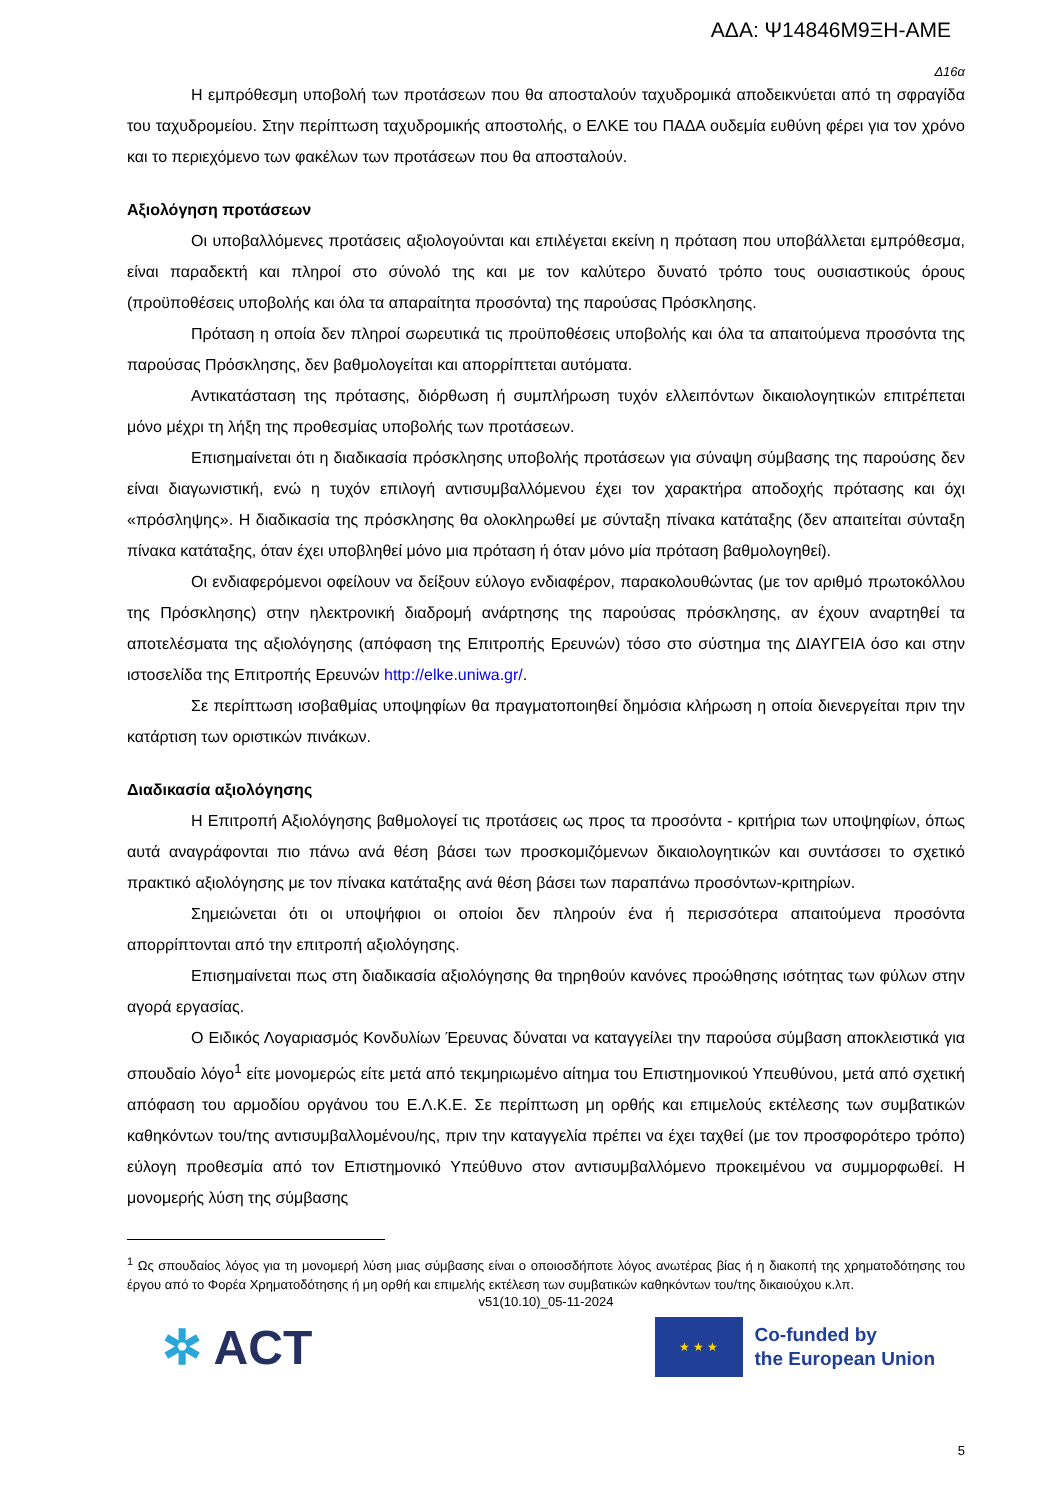ΑΔΑ: Ψ14846Μ9ΞΗ-ΑΜΕ
Δ16α
Η εμπρόθεσμη υποβολή των προτάσεων που θα αποσταλούν ταχυδρομικά αποδεικνύεται από τη σφραγίδα του ταχυδρομείου. Στην περίπτωση ταχυδρομικής αποστολής, ο ΕΛΚΕ του ΠΑΔΑ ουδεμία ευθύνη φέρει για τον χρόνο και το περιεχόμενο των φακέλων των προτάσεων που θα αποσταλούν.
Αξιολόγηση προτάσεων
Οι υποβαλλόμενες προτάσεις αξιολογούνται και επιλέγεται εκείνη η πρόταση που υποβάλλεται εμπρόθεσμα, είναι παραδεκτή και πληροί στο σύνολό της και με τον καλύτερο δυνατό τρόπο τους ουσιαστικούς όρους (προϋποθέσεις υποβολής και όλα τα απαραίτητα προσόντα) της παρούσας Πρόσκλησης.
Πρόταση η οποία δεν πληροί σωρευτικά τις προϋποθέσεις υποβολής και όλα τα απαιτούμενα προσόντα της παρούσας Πρόσκλησης, δεν βαθμολογείται και απορρίπτεται αυτόματα.
Αντικατάσταση της πρότασης, διόρθωση ή συμπλήρωση τυχόν ελλειπόντων δικαιολογητικών επιτρέπεται μόνο μέχρι τη λήξη της προθεσμίας υποβολής των προτάσεων.
Επισημαίνεται ότι η διαδικασία πρόσκλησης υποβολής προτάσεων για σύναψη σύμβασης της παρούσης δεν είναι διαγωνιστική, ενώ η τυχόν επιλογή αντισυμβαλλόμενου έχει τον χαρακτήρα αποδοχής πρότασης και όχι «πρόσληψης». Η διαδικασία της πρόσκλησης θα ολοκληρωθεί με σύνταξη πίνακα κατάταξης (δεν απαιτείται σύνταξη πίνακα κατάταξης, όταν έχει υποβληθεί μόνο μια πρόταση ή όταν μόνο μία πρόταση βαθμολογηθεί).
Οι ενδιαφερόμενοι οφείλουν να δείξουν εύλογο ενδιαφέρον, παρακολουθώντας (με τον αριθμό πρωτοκόλλου της Πρόσκλησης) στην ηλεκτρονική διαδρομή ανάρτησης της παρούσας πρόσκλησης, αν έχουν αναρτηθεί τα αποτελέσματα της αξιολόγησης (απόφαση της Επιτροπής Ερευνών) τόσο στο σύστημα της ΔΙΑΥΓΕΙΑ όσο και στην ιστοσελίδα της Επιτροπής Ερευνών http://elke.uniwa.gr/.
Σε περίπτωση ισοβαθμίας υποψηφίων θα πραγματοποιηθεί δημόσια κλήρωση η οποία διενεργείται πριν την κατάρτιση των οριστικών πινάκων.
Διαδικασία αξιολόγησης
Η Επιτροπή Αξιολόγησης βαθμολογεί τις προτάσεις ως προς τα προσόντα - κριτήρια των υποψηφίων, όπως αυτά αναγράφονται πιο πάνω ανά θέση βάσει των προσκομιζόμενων δικαιολογητικών και συντάσσει το σχετικό πρακτικό αξιολόγησης με τον πίνακα κατάταξης ανά θέση βάσει των παραπάνω προσόντων-κριτηρίων.
Σημειώνεται ότι οι υποψήφιοι οι οποίοι δεν πληρούν ένα ή περισσότερα απαιτούμενα προσόντα απορρίπτονται από την επιτροπή αξιολόγησης.
Επισημαίνεται πως στη διαδικασία αξιολόγησης θα τηρηθούν κανόνες προώθησης ισότητας των φύλων στην αγορά εργασίας.
Ο Ειδικός Λογαριασμός Κονδυλίων Έρευνας δύναται να καταγγείλει την παρούσα σύμβαση αποκλειστικά για σπουδαίο λόγο<sup>1</sup> είτε μονομερώς είτε μετά από τεκμηριωμένο αίτημα του Επιστημονικού Υπευθύνου, μετά από σχετική απόφαση του αρμοδίου οργάνου του Ε.Λ.Κ.Ε. Σε περίπτωση μη ορθής και επιμελούς εκτέλεσης των συμβατικών καθηκόντων του/της αντισυμβαλλομένου/ης, πριν την καταγγελία πρέπει να έχει ταχθεί (με τον προσφορότερο τρόπο) εύλογη προθεσμία από τον Επιστημονικό Υπεύθυνο στον αντισυμβαλλόμενο προκειμένου να συμμορφωθεί. Η μονομερής λύση της σύμβασης
<sup>1</sup> Ως σπουδαίος λόγος για τη μονομερή λύση μιας σύμβασης είναι ο οποιοσδήποτε λόγος ανωτέρας βίας ή η διακοπή της χρηματοδότησης του έργου από το Φορέα Χρηματοδότησης ή μη ορθή και επιμελής εκτέλεση των συμβατικών καθηκόντων του/της δικαιούχου κ.λπ.
v51(10.10)_05-11-2024
✲ ACT
★ ★ ★
Co-funded by
the European Union
5